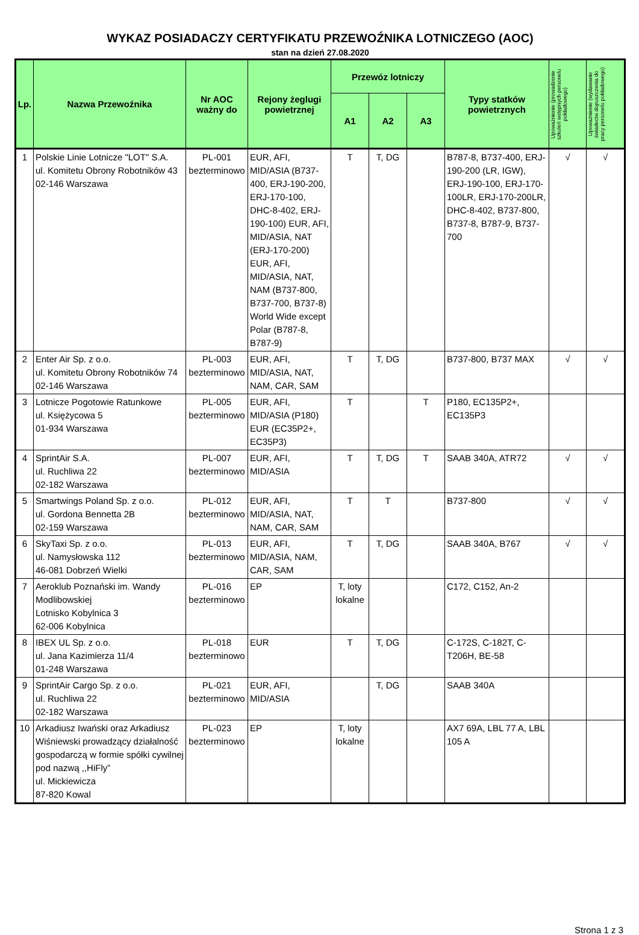WYKAZ POSIADACZY CERTYFIKATU PRZEWOŹNIKA LOTNICZEGO (AOC)
stan na dzień 27.08.2020
| Lp. | Nazwa Przewoźnika | Nr AOC ważny do | Rejony żeglugi powietrznej | Przewóz lotniczy | | | Typy statków powietrznych | Upoważnienie (prowadzenie szkoleń wstępnych personelu pokładowego) | Upoważnienie (wydawanie świadectw dopuszczenia do pracy personelu pokładowego) |
| --- | --- | --- | --- | --- | --- | --- | --- | --- | --- |
| | | | | A1 | A2 | A3 | | | |
| 1 | Polskie Linie Lotnicze "LOT" S.A. ul. Komitetu Obrony Robotników 43 02-146 Warszawa | PL-001 bezterminowo | EUR, AFI, MID/ASIA (B737-400, ERJ-190-200, ERJ-170-100, DHC-8-402, ERJ-190-100) EUR, AFI, MID/ASIA, NAT (ERJ-170-200) EUR, AFI, MID/ASIA, NAT, NAM (B737-800, B737-700, B737-8) World Wide except Polar (B787-8, B787-9) | T | T, DG | | B787-8, B737-400, ERJ-190-200 (LR, IGW), ERJ-190-100, ERJ-170-100LR, ERJ-170-200LR, DHC-8-402, B737-800, B737-8, B787-9, B737-700 | √ | √ |
| 2 | Enter Air Sp. z o.o. ul. Komitetu Obrony Robotników 74 02-146 Warszawa | PL-003 bezterminowo | EUR, AFI, MID/ASIA, NAT, NAM, CAR, SAM | T | T, DG | | B737-800, B737 MAX | √ | √ |
| 3 | Lotnicze Pogotowie Ratunkowe ul. Księżycowa 5 01-934 Warszawa | PL-005 bezterminowo | EUR, AFI, MID/ASIA (P180) EUR (EC35P2+, EC35P3) | T | | T | P180, EC135P2+, EC135P3 | | |
| 4 | SprintAir S.A. ul. Ruchliwa 22 02-182 Warszawa | PL-007 bezterminowo | EUR, AFI, MID/ASIA | T | T, DG | T | SAAB 340A, ATR72 | √ | √ |
| 5 | Smartwings Poland Sp. z o.o. ul. Gordona Bennetta 2B 02-159 Warszawa | PL-012 bezterminowo | EUR, AFI, MID/ASIA, NAT, NAM, CAR, SAM | T | T | | B737-800 | √ | √ |
| 6 | SkyTaxi Sp. z o.o. ul. Namysłowska 112 46-081 Dobrzeń Wielki | PL-013 bezterminowo | EUR, AFI, MID/ASIA, NAM, CAR, SAM | T | T, DG | | SAAB 340A, B767 | √ | √ |
| 7 | Aeroklub Poznański im. Wandy Modlibowskiej Lotnisko Kobylnica 3 62-006 Kobylnica | PL-016 bezterminowo | EP | T, loty lokalne | | | C172, C152, An-2 | | |
| 8 | IBEX UL Sp. z o.o. ul. Jana Kazimierza 11/4 01-248 Warszawa | PL-018 bezterminowo | EUR | T | T, DG | | C-172S, C-182T, C-T206H, BE-58 | | |
| 9 | SprintAir Cargo Sp. z o.o. ul. Ruchliwa 22 02-182 Warszawa | PL-021 bezterminowo | EUR, AFI, MID/ASIA | | T, DG | | SAAB 340A | | |
| 10 | Arkadiusz Iwański oraz Arkadiusz Wiśniewski prowadzący działalność gospodarczą w formie spółki cywilnej pod nazwą ,,HiFly” ul. Mickiewicza 87-820 Kowal | PL-023 bezterminowo | EP | T, loty lokalne | | | AX7 69A, LBL 77 A, LBL 105 A | | |
Strona 1 z 3